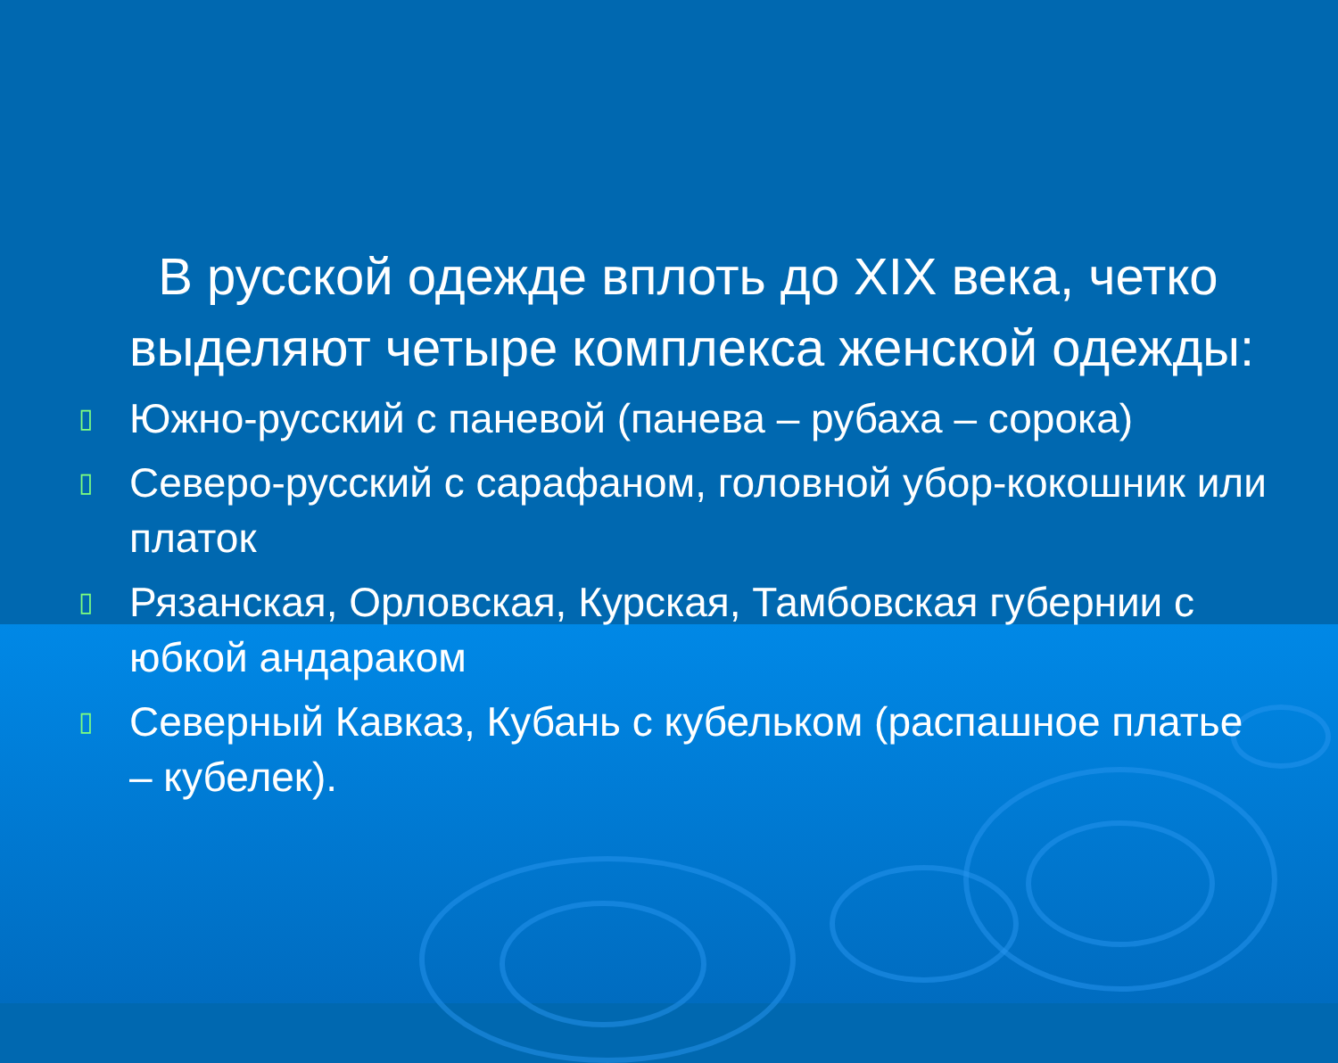В русской одежде вплоть до XIX века, четко выделяют четыре комплекса женской одежды:
▯ Южно-русский с паневой (панева – рубаха – сорока)
▯ Северо-русский с сарафаном, головной убор-кокошник или платок
▯ Рязанская, Орловская, Курская, Тамбовская губернии с юбкой андараком
▯ Северный Кавказ, Кубань с кубельком (распашное платье – кубелек).